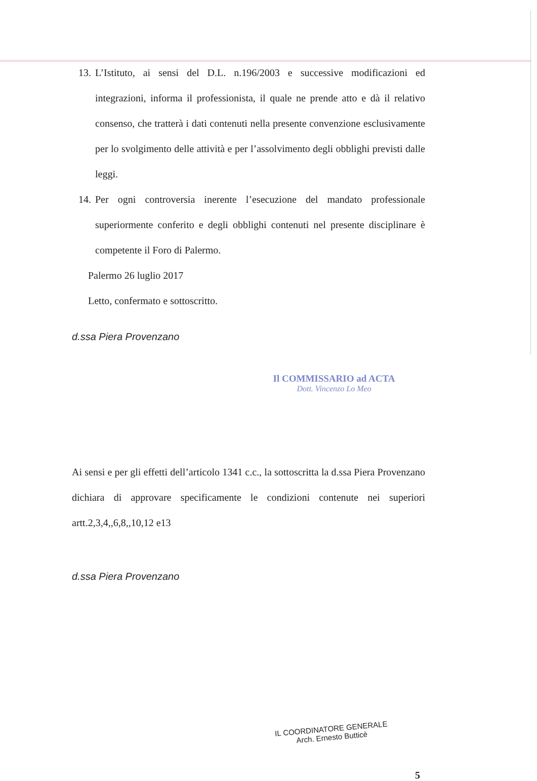13. L’Istituto, ai sensi del D.L. n.196/2003 e successive modificazioni ed integrazioni, informa il professionista, il quale ne prende atto e dà il relativo consenso, che tratterà i dati contenuti nella presente convenzione esclusivamente per lo svolgimento delle attività e per l’assolvimento degli obblighi previsti dalle leggi.
14. Per ogni controversia inerente l’esecuzione del mandato professionale superiormente conferito e degli obblighi contenuti nel presente disciplinare è competente il Foro di Palermo.
Palermo 26 luglio 2017
Letto, confermato e sottoscritto.
d.ssa Piera Provenzano
Il COMMISSARIO ad ACTA
Dott. Vincenzo Lo Meo
Ai sensi e per gli effetti dell’articolo 1341 c.c., la sottoscritta la d.ssa Piera Provenzano dichiara di approvare specificamente le condizioni contenute nei superiori artt.2,3,4,,6,8,,10,12 e13
d.ssa Piera Provenzano
IL COORDINATORE GENERALE
Arch. Ernesto Butticè
5